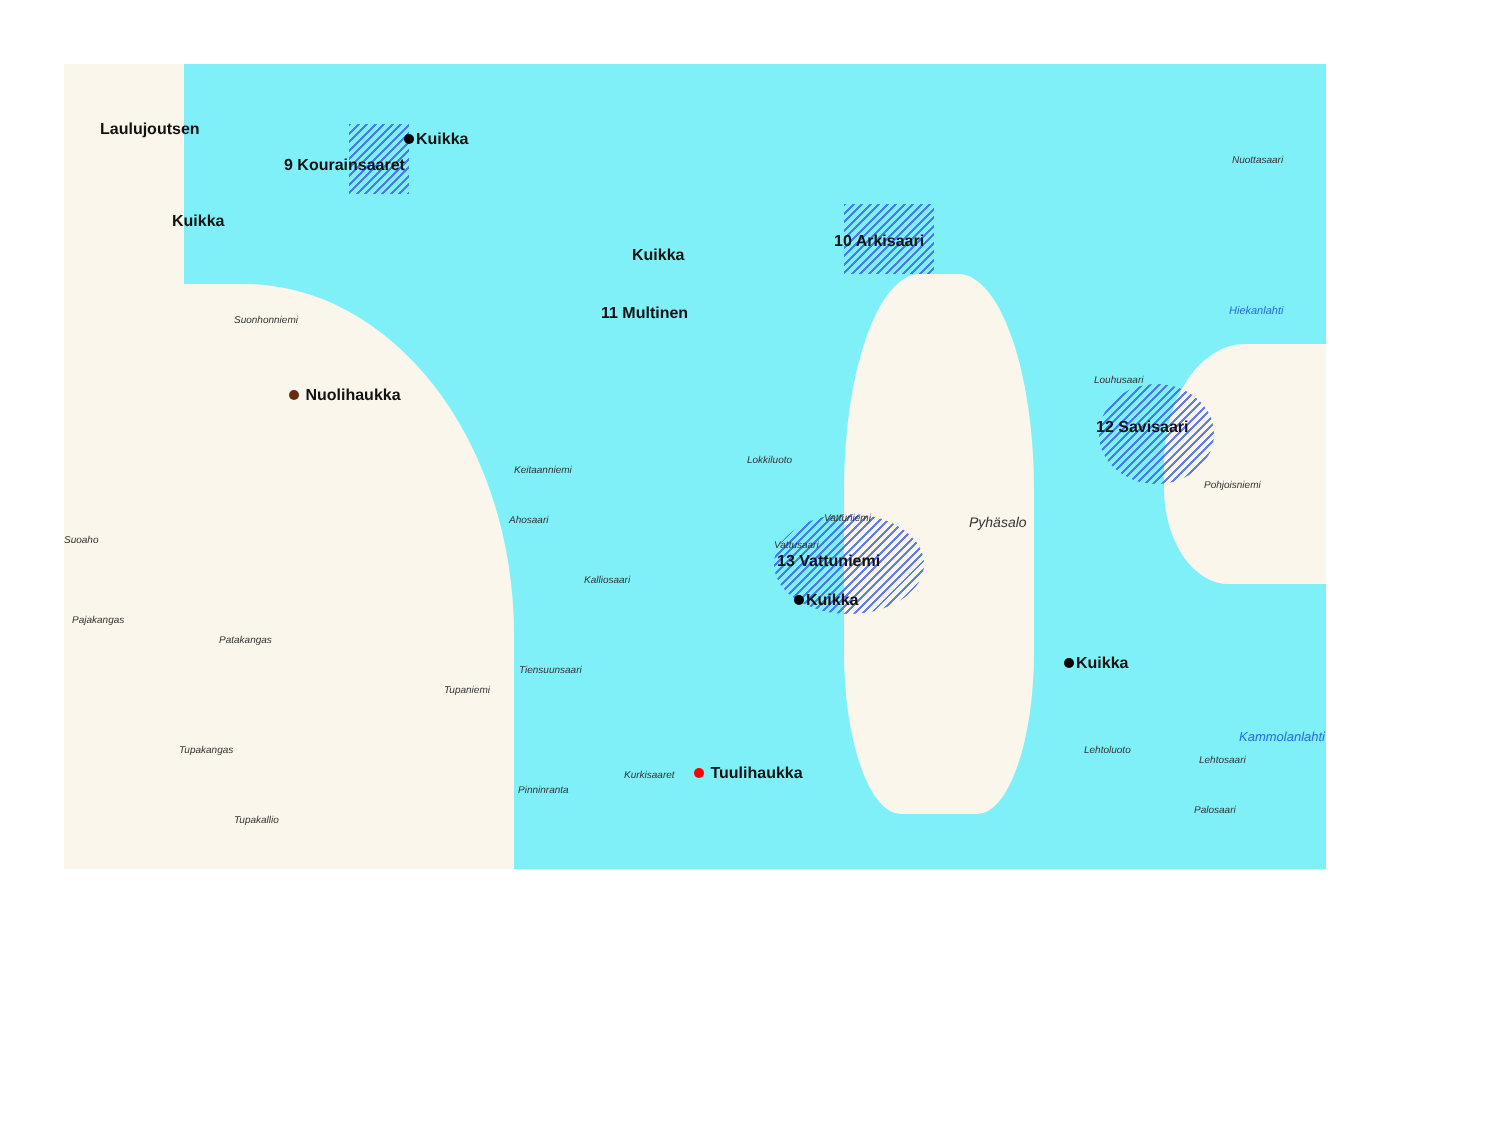Laulujoutsen
Kuikka
9 Kourainsaaret
Kuikka
Kuikka
11 Multinen
10 Arkisaari
Nuolihaukka
12 Savisaari
13 Vattuniemi
Kuikka
Kuikka
Tuulihaukka
Pyhäsalo
Pajakangas
Patakangas
Tupakangas
Tupakallio
Keitaanniemi
Ahosaari
Kalliosaari
Tiensuunsaari
Tupaniemi
Pinninranta
Kurkisaaret
Lokkiluoto
Nuottasaari
Pohjoisniemi
Lehtoluoto
Lehtosaari
Palosaari
Kammolanlahti
Hiekanlahti
Suoaho
Suonhonniemi
Louhusaari
Vattusaari
Vattuniemi